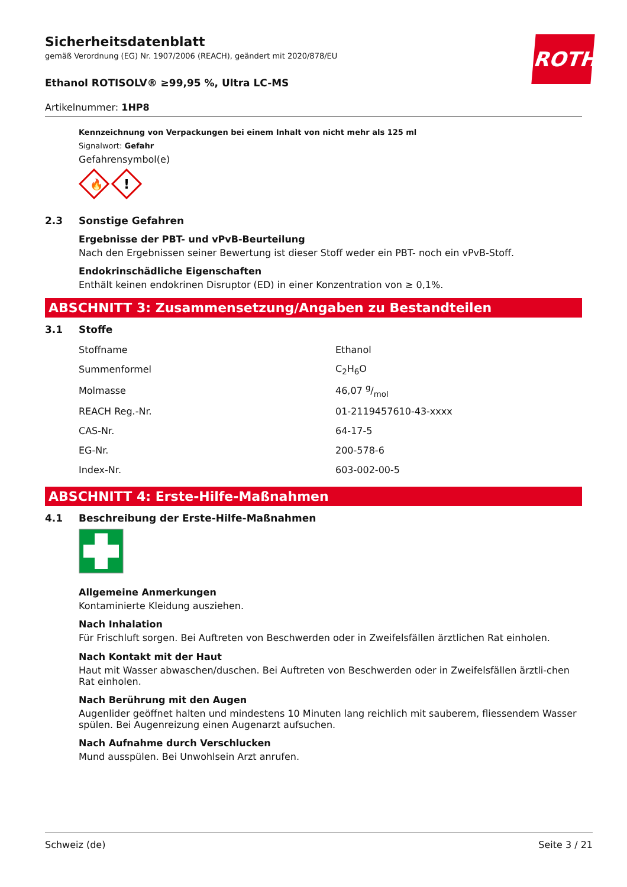ROTH
Sicherheitsdatenblatt
gemäß Verordnung (EG) Nr. 1907/2006 (REACH), geändert mit 2020/878/EU
Ethanol ROTISOLV® ≥99,95 %, Ultra LC-MS
Artikelnummer: 1HP8
Kennzeichnung von Verpackungen bei einem Inhalt von nicht mehr als 125 ml
Signalwort: Gefahr
Gefahrensymbol(e)
🔥
!
2.3 Sonstige Gefahren
Ergebnisse der PBT- und vPvB-Beurteilung
Nach den Ergebnissen seiner Bewertung ist dieser Stoff weder ein PBT- noch ein vPvB-Stoff.
Endokrinschädliche Eigenschaften
Enthält keinen endokrinen Disruptor (ED) in einer Konzentration von ≥ 0,1%.
ABSCHNITT 3: Zusammensetzung/Angaben zu Bestandteilen
3.1 Stoffe
| Stoffname | Ethanol |
| Summenformel | C<sub>2</sub>H<sub>6</sub>O |
| Molmasse | 46,07 g/mol |
| REACH Reg.-Nr. | 01-2119457610-43-xxxx |
| CAS-Nr. | 64-17-5 |
| EG-Nr. | 200-578-6 |
| Index-Nr. | 603-002-00-5 |
ABSCHNITT 4: Erste-Hilfe-Maßnahmen
4.1 Beschreibung der Erste-Hilfe-Maßnahmen
Allgemeine Anmerkungen
Kontaminierte Kleidung ausziehen.
Nach Inhalation
Für Frischluft sorgen. Bei Auftreten von Beschwerden oder in Zweifelsfällen ärztlichen Rat einholen.
Nach Kontakt mit der Haut
Haut mit Wasser abwaschen/duschen. Bei Auftreten von Beschwerden oder in Zweifelsfällen ärztli-chen Rat einholen.
Nach Berührung mit den Augen
Augenlider geöffnet halten und mindestens 10 Minuten lang reichlich mit sauberem, fliessendem Wasser spülen. Bei Augenreizung einen Augenarzt aufsuchen.
Nach Aufnahme durch Verschlucken
Mund ausspülen. Bei Unwohlsein Arzt anrufen.
Schweiz (de) Seite 3 / 21